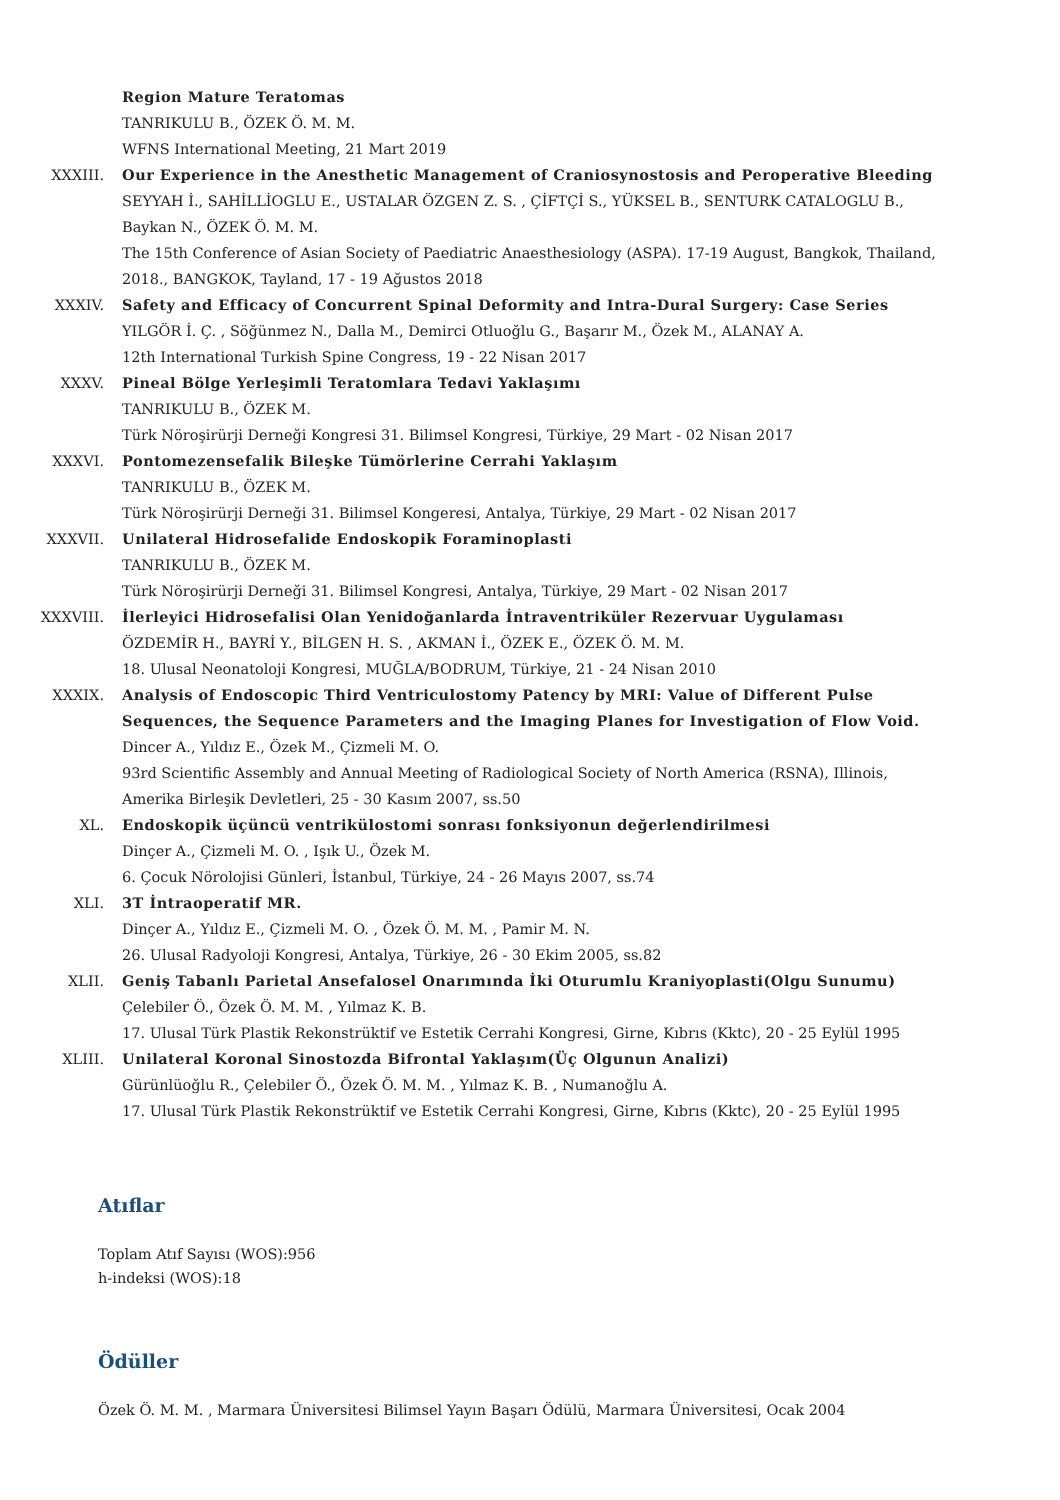Region Mature Teratomas
TANRIKULU B., ÖZEK Ö. M. M.
WFNS International Meeting, 21 Mart 2019
XXXIII. Our Experience in the Anesthetic Management of Craniosynostosis and Peroperative Bleeding
SEYYAH İ., SAHİLLİOGLU E., USTALAR ÖZGEN Z. S. , ÇİFTÇİ S., YÜKSEL B., SENTURK CATALOGLU B., Baykan N., ÖZEK Ö. M. M.
The 15th Conference of Asian Society of Paediatric Anaesthesiology (ASPA). 17-19 August, Bangkok, Thailand, 2018., BANGKOK, Tayland, 17 - 19 Ağustos 2018
XXXIV. Safety and Efficacy of Concurrent Spinal Deformity and Intra-Dural Surgery: Case Series
YILGÖR İ. Ç. , Söğünmez N., Dalla M., Demirci Otluoğlu G., Başarır M., Özek M., ALANAY A.
12th International Turkish Spine Congress, 19 - 22 Nisan 2017
XXXV. Pineal Bölge Yerleşimli Teratomlara Tedavi Yaklaşımı
TANRIKULU B., ÖZEK M.
Türk Nöroşirürji Derneği Kongresi 31. Bilimsel Kongresi, Türkiye, 29 Mart - 02 Nisan 2017
XXXVI. Pontomezensefalik Bileşke Tümörlerine Cerrahi Yaklaşım
TANRIKULU B., ÖZEK M.
Türk Nöroşirürji Derneği 31. Bilimsel Kongeresi, Antalya, Türkiye, 29 Mart - 02 Nisan 2017
XXXVII. Unilateral Hidrosefalide Endoskopik Foraminoplasti
TANRIKULU B., ÖZEK M.
Türk Nöroşirürji Derneği 31. Bilimsel Kongresi, Antalya, Türkiye, 29 Mart - 02 Nisan 2017
XXXVIII. İlerleyici Hidrosefalisi Olan Yenidoğanlarda İntraventriküler Rezervuar Uygulaması
ÖZDEMİR H., BAYRİ Y., BİLGEN H. S. , AKMAN İ., ÖZEK E., ÖZEK Ö. M. M.
18. Ulusal Neonatoloji Kongresi, MUĞLA/BODRUM, Türkiye, 21 - 24 Nisan 2010
XXXIX. Analysis of Endoscopic Third Ventriculostomy Patency by MRI: Value of Different Pulse Sequences, the Sequence Parameters and the Imaging Planes for Investigation of Flow Void.
Dincer A., Yıldız E., Özek M., Çizmeli M. O.
93rd Scientific Assembly and Annual Meeting of Radiological Society of North America (RSNA), Illinois, Amerika Birleşik Devletleri, 25 - 30 Kasım 2007, ss.50
XL. Endoskopik üçüncü ventrikülostomi sonrası fonksiyonun değerlendirilmesi
Dinçer A., Çizmeli M. O. , Işık U., Özek M.
6. Çocuk Nörolojisi Günleri, İstanbul, Türkiye, 24 - 26 Mayıs 2007, ss.74
XLI. 3T İntraoperatif MR.
Dinçer A., Yıldız E., Çizmeli M. O. , Özek Ö. M. M. , Pamir M. N.
26. Ulusal Radyoloji Kongresi, Antalya, Türkiye, 26 - 30 Ekim 2005, ss.82
XLII. Geniş Tabanlı Parietal Ansefalosel Onarımında İki Oturumlu Kraniyoplasti(Olgu Sunumu)
Çelebiler Ö., Özek Ö. M. M. , Yılmaz K. B.
17. Ulusal Türk Plastik Rekonstrüktif ve Estetik Cerrahi Kongresi, Girne, Kıbrıs (Kktc), 20 - 25 Eylül 1995
XLIII. Unilateral Koronal Sinostozda Bifrontal Yaklaşım(Üç Olgunun Analizi)
Gürünlüoğlu R., Çelebiler Ö., Özek Ö. M. M. , Yılmaz K. B. , Numanoğlu A.
17. Ulusal Türk Plastik Rekonstrüktif ve Estetik Cerrahi Kongresi, Girne, Kıbrıs (Kktc), 20 - 25 Eylül 1995
Atıflar
Toplam Atıf Sayısı (WOS):956
h-indeksi (WOS):18
Ödüller
Özek Ö. M. M. , Marmara Üniversitesi Bilimsel Yayın Başarı Ödülü, Marmara Üniversitesi, Ocak 2004